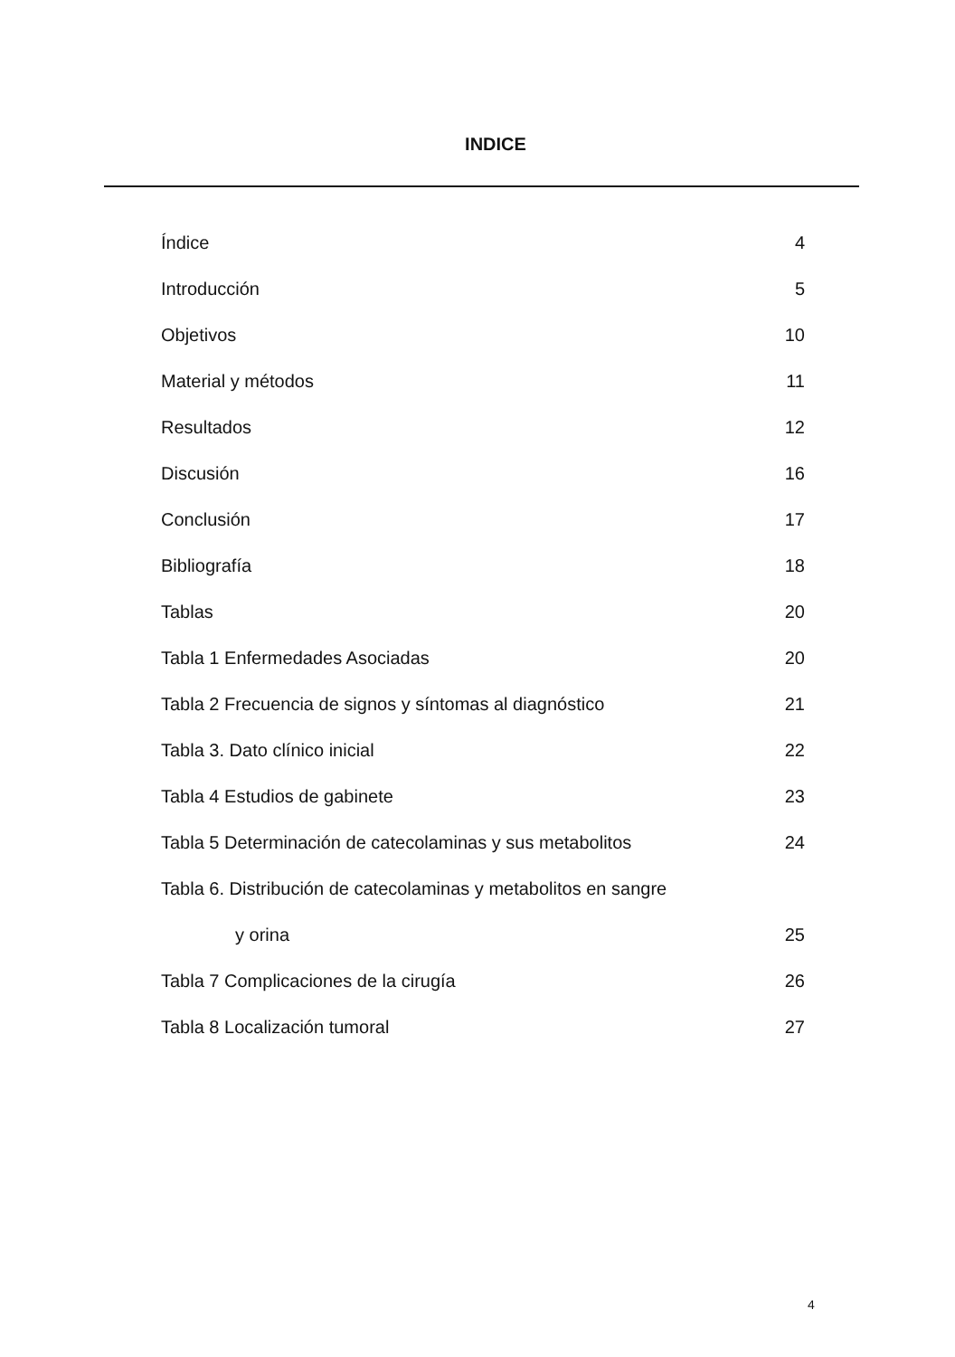INDICE
Índice 4
Introducción 5
Objetivos 10
Material y métodos 11
Resultados 12
Discusión 16
Conclusión 17
Bibliografía 18
Tablas 20
Tabla 1 Enfermedades Asociadas 20
Tabla 2 Frecuencia de signos y síntomas al diagnóstico 21
Tabla 3. Dato clínico inicial 22
Tabla 4 Estudios de gabinete 23
Tabla 5 Determinación de catecolaminas y sus metabolitos 24
Tabla 6. Distribución de catecolaminas y metabolitos en sangre
y orina 25
Tabla 7 Complicaciones de la cirugía 26
Tabla 8 Localización tumoral 27
4